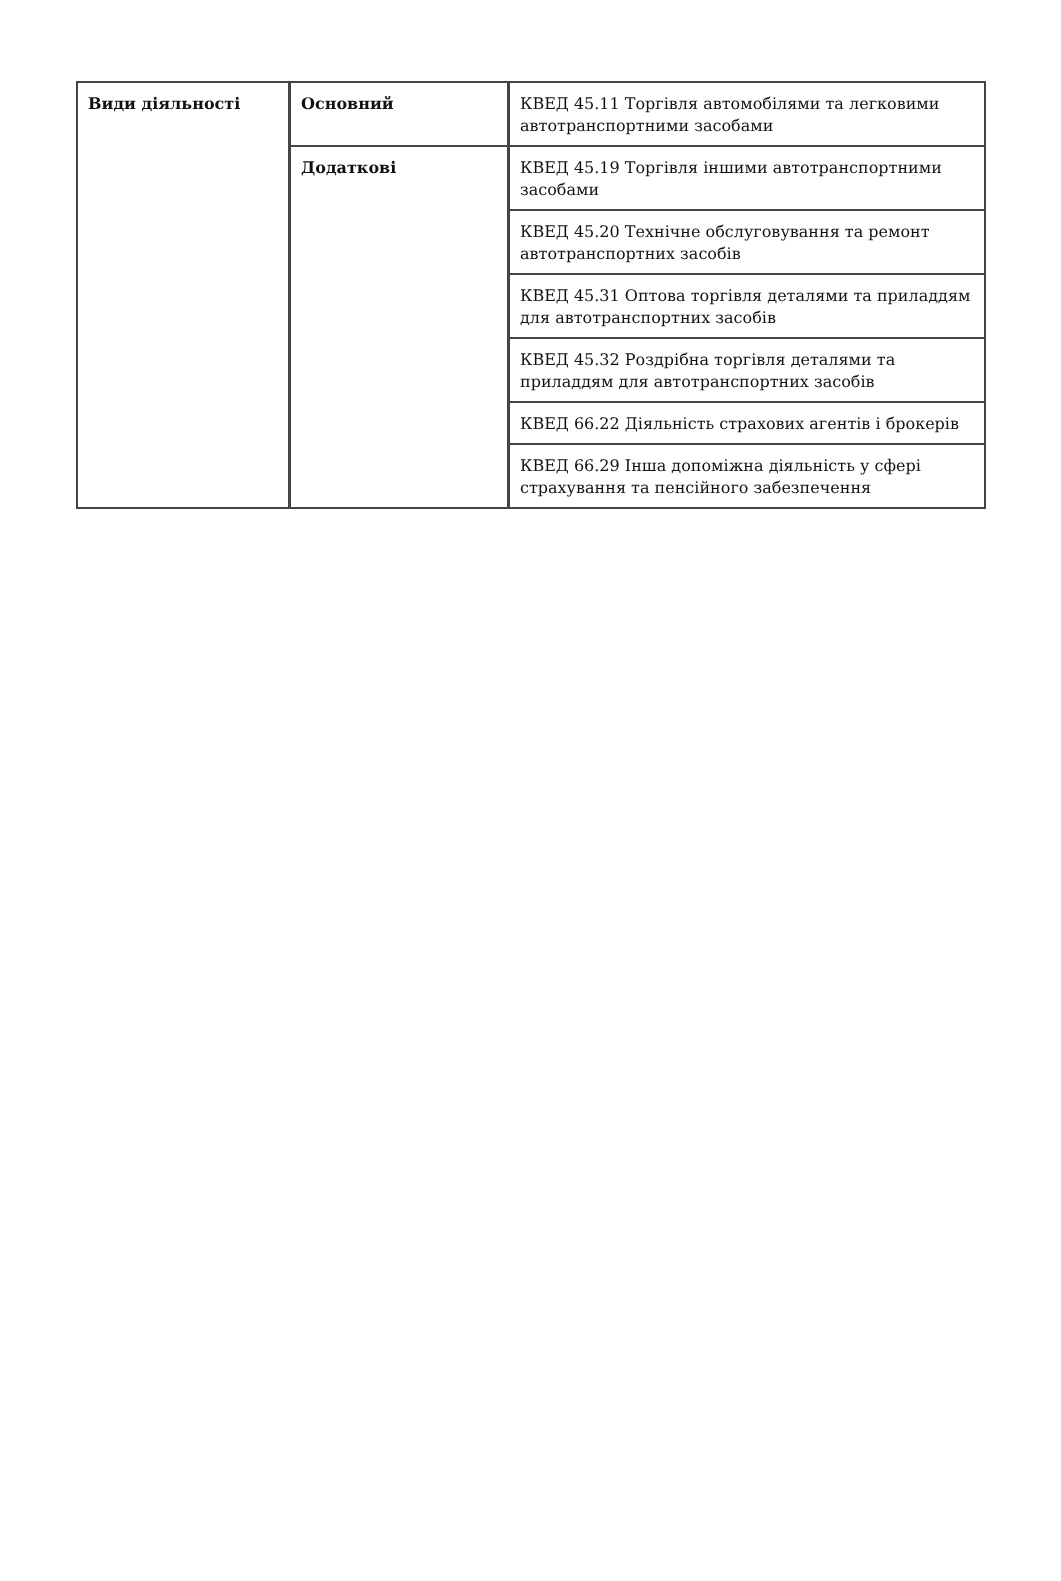| Види діяльності | Основний | КВЕД 45.11 Торгівля автомобілями та легковими автотранспортними засобами |
| | Додаткові | КВЕД 45.19 Торгівля іншими автотранспортними засобами |
| | | КВЕД 45.20 Технічне обслуговування та ремонт автотранспортних засобів |
| | | КВЕД 45.31 Оптова торгівля деталями та приладдям для автотранспортних засобів |
| | | КВЕД 45.32 Роздрібна торгівля деталями та приладдям для автотранспортних засобів |
| | | КВЕД 66.22 Діяльність страхових агентів і брокерів |
| | | КВЕД 66.29 Інша допоміжна діяльність у сфері страхування та пенсійного забезпечення |